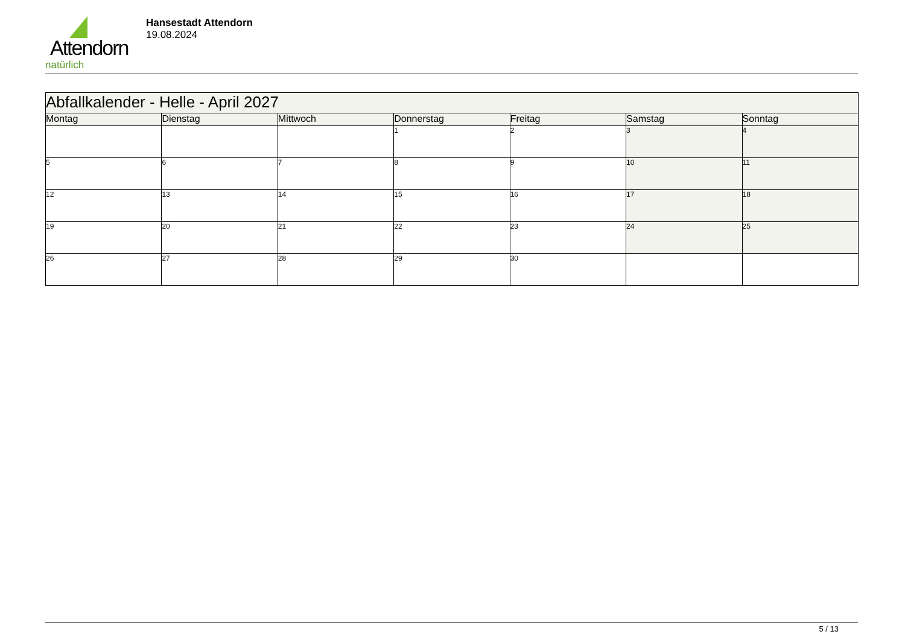Attendorn
natürlich
Hansestadt Attendorn
19.08.2024
| Abfallkalender - Helle - April 2027 | | | | | | |
| Montag | Dienstag | Mittwoch | Donnerstag | Freitag | Samstag | Sonntag |
| | | | 1 | 2 | 3 | 4 |
| 5 | 6 | 7 | 8 | 9 | 10 | 11 |
| 12 | 13 | 14 | 15 | 16 | 17 | 18 |
| 19 | 20 | 21 | 22 | 23 | 24 | 25 |
| 26 | 27 | 28 | 29 | 30 | | |
5 / 13